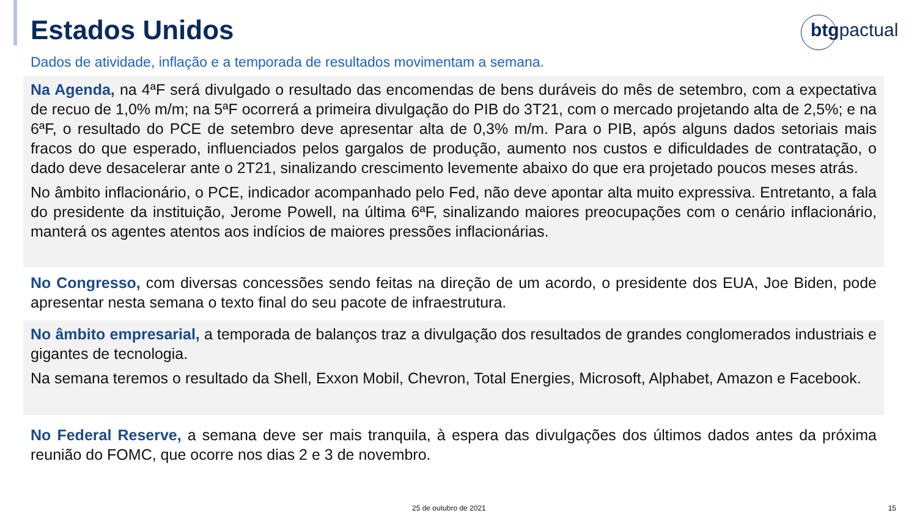Estados Unidos
btgpactual
Dados de atividade, inflação e a temporada de resultados movimentam a semana.
Na Agenda, na 4ªF será divulgado o resultado das encomendas de bens duráveis do mês de setembro, com a expectativa de recuo de 1,0% m/m; na 5ªF ocorrerá a primeira divulgação do PIB do 3T21, com o mercado projetando alta de 2,5%; e na 6ªF, o resultado do PCE de setembro deve apresentar alta de 0,3% m/m. Para o PIB, após alguns dados setoriais mais fracos do que esperado, influenciados pelos gargalos de produção, aumento nos custos e dificuldades de contratação, o dado deve desacelerar ante o 2T21, sinalizando crescimento levemente abaixo do que era projetado poucos meses atrás.
No âmbito inflacionário, o PCE, indicador acompanhado pelo Fed, não deve apontar alta muito expressiva. Entretanto, a fala do presidente da instituição, Jerome Powell, na última 6ªF, sinalizando maiores preocupações com o cenário inflacionário, manterá os agentes atentos aos indícios de maiores pressões inflacionárias.
No Congresso, com diversas concessões sendo feitas na direção de um acordo, o presidente dos EUA, Joe Biden, pode apresentar nesta semana o texto final do seu pacote de infraestrutura.
No âmbito empresarial, a temporada de balanços traz a divulgação dos resultados de grandes conglomerados industriais e gigantes de tecnologia.
Na semana teremos o resultado da Shell, Exxon Mobil, Chevron, Total Energies, Microsoft, Alphabet, Amazon e Facebook.
No Federal Reserve, a semana deve ser mais tranquila, à espera das divulgações dos últimos dados antes da próxima reunião do FOMC, que ocorre nos dias 2 e 3 de novembro.
25 de outubro de 2021 15